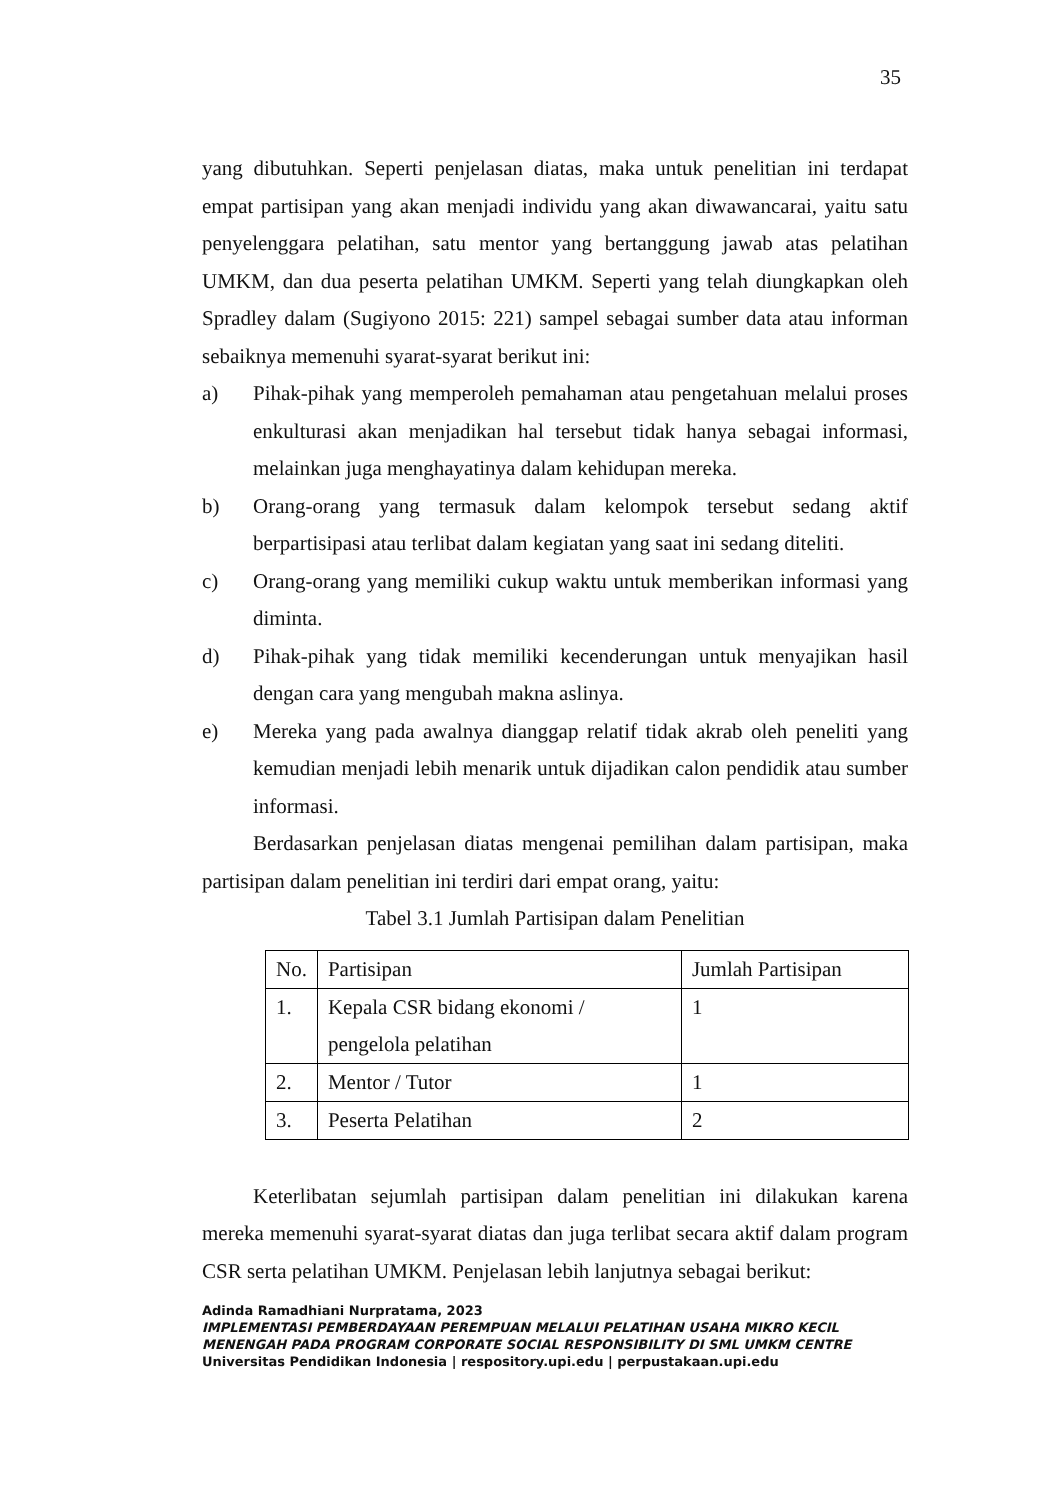35
yang dibutuhkan. Seperti penjelasan diatas, maka untuk penelitian ini terdapat empat partisipan yang akan menjadi individu yang akan diwawancarai, yaitu satu penyelenggara pelatihan, satu mentor yang bertanggung jawab atas pelatihan UMKM, dan dua peserta pelatihan UMKM. Seperti yang telah diungkapkan oleh Spradley dalam (Sugiyono 2015: 221) sampel sebagai sumber data atau informan sebaiknya memenuhi syarat-syarat berikut ini:
a) Pihak-pihak yang memperoleh pemahaman atau pengetahuan melalui proses enkulturasi akan menjadikan hal tersebut tidak hanya sebagai informasi, melainkan juga menghayatinya dalam kehidupan mereka.
b) Orang-orang yang termasuk dalam kelompok tersebut sedang aktif berpartisipasi atau terlibat dalam kegiatan yang saat ini sedang diteliti.
c) Orang-orang yang memiliki cukup waktu untuk memberikan informasi yang diminta.
d) Pihak-pihak yang tidak memiliki kecenderungan untuk menyajikan hasil dengan cara yang mengubah makna aslinya.
e) Mereka yang pada awalnya dianggap relatif tidak akrab oleh peneliti yang kemudian menjadi lebih menarik untuk dijadikan calon pendidik atau sumber informasi.
Berdasarkan penjelasan diatas mengenai pemilihan dalam partisipan, maka partisipan dalam penelitian ini terdiri dari empat orang, yaitu:
Tabel 3.1 Jumlah Partisipan dalam Penelitian
| No. | Partisipan | Jumlah Partisipan |
| 1. | Kepala CSR bidang ekonomi / pengelola pelatihan | 1 |
| 2. | Mentor / Tutor | 1 |
| 3. | Peserta Pelatihan | 2 |
Keterlibatan sejumlah partisipan dalam penelitian ini dilakukan karena mereka memenuhi syarat-syarat diatas dan juga terlibat secara aktif dalam program CSR serta pelatihan UMKM. Penjelasan lebih lanjutnya sebagai berikut:
Adinda Ramadhiani Nurpratama, 2023
IMPLEMENTASI PEMBERDAYAAN PEREMPUAN MELALUI PELATIHAN USAHA MIKRO KECIL
MENENGAH PADA PROGRAM CORPORATE SOCIAL RESPONSIBILITY DI SML UMKM CENTRE
Universitas Pendidikan Indonesia | respository.upi.edu | perpustakaan.upi.edu